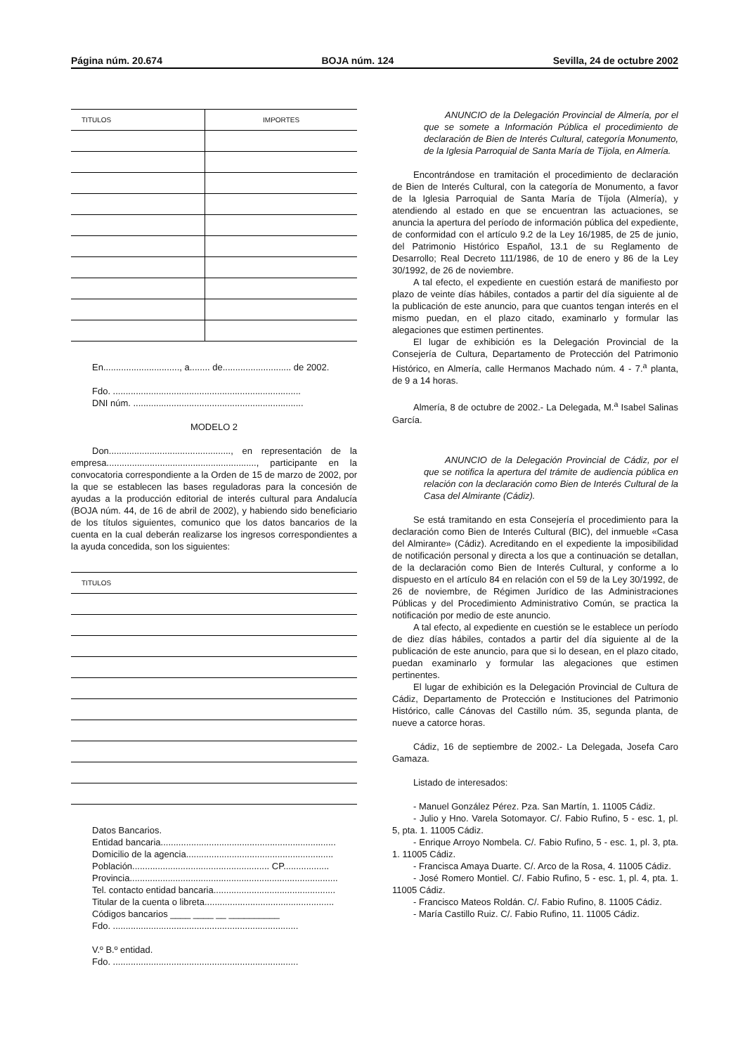Página núm. 20.674 BOJA núm. 124 Sevilla, 24 de octubre 2002
| TITULOS | IMPORTES |
| --- | --- |
En.............................., a........ de........................... de 2002.
Fdo. ..........................................................................
DNI núm. ...................................................................
MODELO 2
Don................................................, en representación de la empresa..........................................................., participante en la convocatoria correspondiente a la Orden de 15 de marzo de 2002, por la que se establecen las bases reguladoras para la concesión de ayudas a la producción editorial de interés cultural para Andalucía (BOJA núm. 44, de 16 de abril de 2002), y habiendo sido beneficiario de los títulos siguientes, comunico que los datos bancarios de la cuenta en la cual deberán realizarse los ingresos correspondientes a la ayuda concedida, son los siguientes:
| TITULOS |
| --- |
Datos Bancarios.
Entidad bancaria.....................................................................
Domicilio de la agencia..........................................................
Población...................................................... CP..................
Provincia..................................................................................
Tel. contacto entidad bancaria................................................
Titular de la cuenta o libreta...................................................
Códigos bancarios ____ ____ __ __________
Fdo. .........................................................................
V.º B.º entidad.
Fdo. .........................................................................
ANUNCIO de la Delegación Provincial de Almería, por el que se somete a Información Pública el procedimiento de declaración de Bien de Interés Cultural, categoría Monumento, de la Iglesia Parroquial de Santa María de Tíjola, en Almería.
Encontrándose en tramitación el procedimiento de declaración de Bien de Interés Cultural, con la categoría de Monumento, a favor de la Iglesia Parroquial de Santa María de Tíjola (Almería), y atendiendo al estado en que se encuentran las actuaciones, se anuncia la apertura del período de información pública del expediente, de conformidad con el artículo 9.2 de la Ley 16/1985, de 25 de junio, del Patrimonio Histórico Español, 13.1 de su Reglamento de Desarrollo; Real Decreto 111/1986, de 10 de enero y 86 de la Ley 30/1992, de 26 de noviembre.
A tal efecto, el expediente en cuestión estará de manifiesto por plazo de veinte días hábiles, contados a partir del día siguiente al de la publicación de este anuncio, para que cuantos tengan interés en el mismo puedan, en el plazo citado, examinarlo y formular las alegaciones que estimen pertinentes.
El lugar de exhibición es la Delegación Provincial de la Consejería de Cultura, Departamento de Protección del Patrimonio Histórico, en Almería, calle Hermanos Machado núm. 4 - 7.<sup>a</sup> planta, de 9 a 14 horas.
Almería, 8 de octubre de 2002.- La Delegada, M.<sup>a</sup> Isabel Salinas García.
ANUNCIO de la Delegación Provincial de Cádiz, por el que se notifica la apertura del trámite de audiencia pública en relación con la declaración como Bien de Interés Cultural de la Casa del Almirante (Cádiz).
Se está tramitando en esta Consejería el procedimiento para la declaración como Bien de Interés Cultural (BIC), del inmueble «Casa del Almirante» (Cádiz). Acreditando en el expediente la imposibilidad de notificación personal y directa a los que a continuación se detallan, de la declaración como Bien de Interés Cultural, y conforme a lo dispuesto en el artículo 84 en relación con el 59 de la Ley 30/1992, de 26 de noviembre, de Régimen Jurídico de las Administraciones Públicas y del Procedimiento Administrativo Común, se practica la notificación por medio de este anuncio.
A tal efecto, al expediente en cuestión se le establece un período de diez días hábiles, contados a partir del día siguiente al de la publicación de este anuncio, para que si lo desean, en el plazo citado, puedan examinarlo y formular las alegaciones que estimen pertinentes.
El lugar de exhibición es la Delegación Provincial de Cultura de Cádiz, Departamento de Protección e Instituciones del Patrimonio Histórico, calle Cánovas del Castillo núm. 35, segunda planta, de nueve a catorce horas.
Cádiz, 16 de septiembre de 2002.- La Delegada, Josefa Caro Gamaza.
Listado de interesados:
- Manuel González Pérez. Pza. San Martín, 1. 11005 Cádiz.
- Julio y Hno. Varela Sotomayor. C/. Fabio Rufino, 5 - esc. 1, pl. 5, pta. 1. 11005 Cádiz.
- Enrique Arroyo Nombela. C/. Fabio Rufino, 5 - esc. 1, pl. 3, pta. 1. 11005 Cádiz.
- Francisca Amaya Duarte. C/. Arco de la Rosa, 4. 11005 Cádiz.
- José Romero Montiel. C/. Fabio Rufino, 5 - esc. 1, pl. 4, pta. 1. 11005 Cádiz.
- Francisco Mateos Roldán. C/. Fabio Rufino, 8. 11005 Cádiz.
- María Castillo Ruiz. C/. Fabio Rufino, 11. 11005 Cádiz.